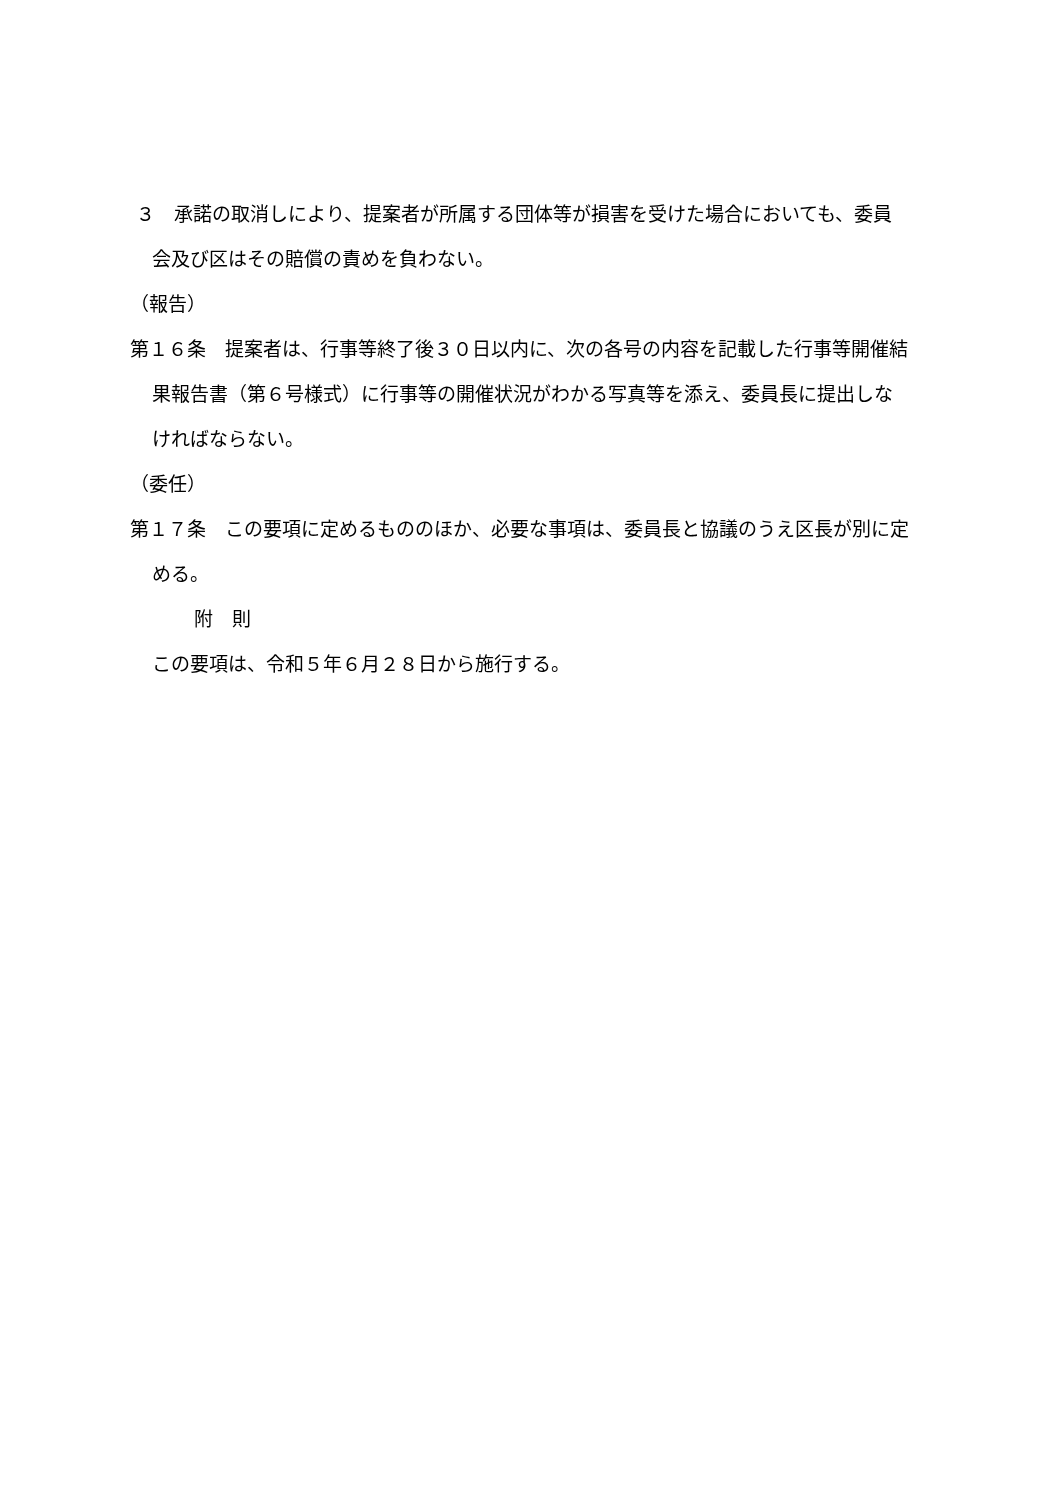３　承諾の取消しにより、提案者が所属する団体等が損害を受けた場合においても、委員会及び区はその賠償の責めを負わない。
（報告）
第１６条　提案者は、行事等終了後３０日以内に、次の各号の内容を記載した行事等開催結果報告書（第６号様式）に行事等の開催状況がわかる写真等を添え、委員長に提出しなければならない。
（委任）
第１７条　この要項に定めるもののほか、必要な事項は、委員長と協議のうえ区長が別に定める。
附　則
この要項は、令和５年６月２８日から施行する。